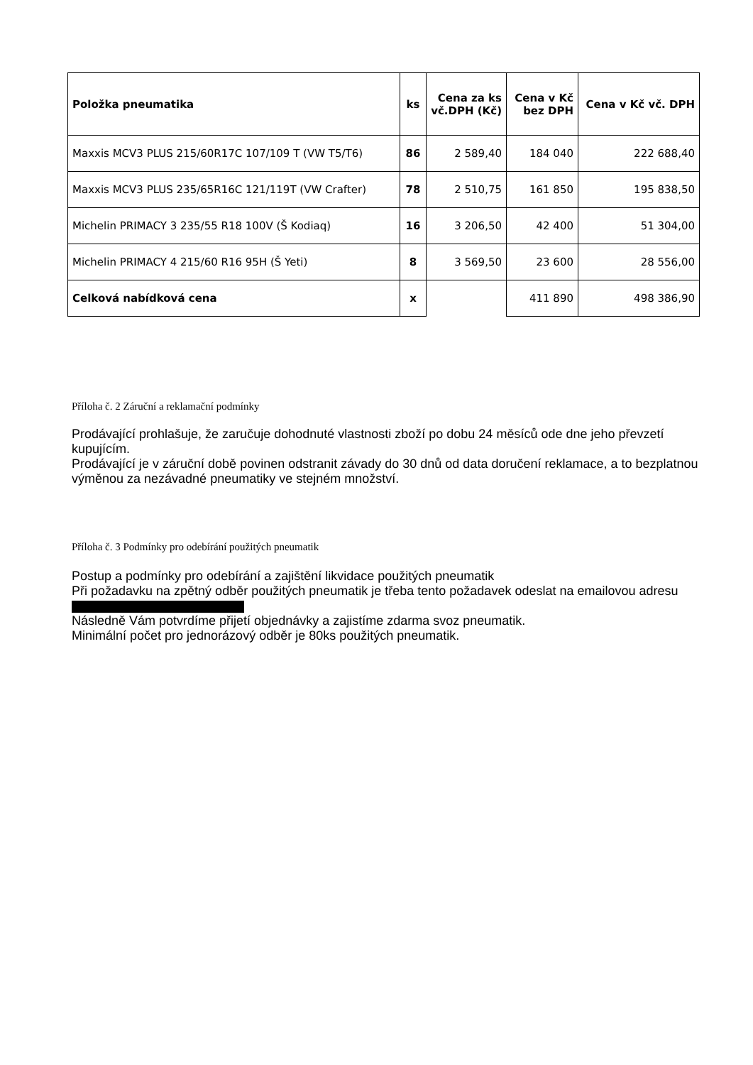| Položka pneumatika | ks | Cena za ks vč.DPH (Kč) | Cena v Kč bez DPH | Cena v Kč vč. DPH |
| --- | --- | --- | --- | --- |
| Maxxis MCV3 PLUS 215/60R17C 107/109 T (VW T5/T6) | 86 | 2 589,40 | 184 040 | 222 688,40 |
| Maxxis MCV3 PLUS 235/65R16C 121/119T (VW Crafter) | 78 | 2 510,75 | 161 850 | 195 838,50 |
| Michelin PRIMACY 3 235/55 R18 100V (Š Kodiaq) | 16 | 3 206,50 | 42 400 | 51 304,00 |
| Michelin PRIMACY 4 215/60 R16 95H (Š Yeti) | 8 | 3 569,50 | 23 600 | 28 556,00 |
| Celková nabídková cena | x | | 411 890 | 498 386,90 |
Příloha č. 2 Záruční a reklamační podmínky
Prodávající prohlašuje, že zaručuje dohodnuté vlastnosti zboží po dobu 24 měsíců ode dne jeho převzetí kupujícím.
Prodávající je v záruční době povinen odstranit závady do 30 dnů od data doručení reklamace, a to bezplatnou výměnou za nezávadné pneumatiky ve stejném množství.
Příloha č. 3 Podmínky pro odebírání použitých pneumatik
Postup a podmínky pro odebírání a zajištění likvidace použitých pneumatik
Při požadavku na zpětný odběr použitých pneumatik je třeba tento požadavek odeslat na emailovou adresu
Následně Vám potvrdíme přijetí objednávky a zajistíme zdarma svoz pneumatik.
Minimální počet pro jednorázový odběr je 80ks použitých pneumatik.